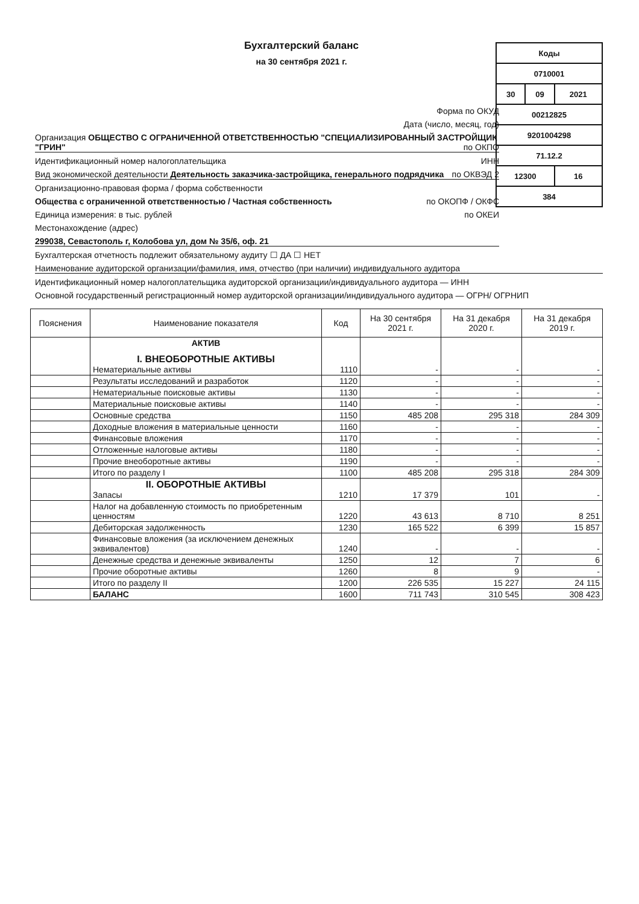Бухгалтерский баланс
на 30 сентября 2021 г.
| Коды | | |
| 0710001 | | |
| 30 | 09 | 2021 |
| 00212825 | | |
| 9201004298 | | |
| 71.12.2 | | |
| 12300 | | 16 |
| 384 | | |
Форма по ОКУД
Дата (число, месяц, год)
Организация ОБЩЕСТВО С ОГРАНИЧЕННОЙ ОТВЕТСТВЕННОСТЬЮ "СПЕЦИАЛИЗИРОВАННЫЙ ЗАСТРОЙЩИК "ГРИН" по ОКПО
Идентификационный номер налогоплательщика ИНН
Вид экономической деятельности Деятельность заказчика-застройщика, генерального подрядчика по ОКВЭД 2
Организационно-правовая форма / форма собственности
Общества с ограниченной ответственностью / Частная собственность по ОКОПФ / ОКФС
Единица измерения: в тыс. рублей по ОКЕИ
Местонахождение (адрес)
299038, Севастополь г, Колобова ул, дом № 35/6, оф. 21
Бухгалтерская отчетность подлежит обязательному аудиту ☐ ДА ☐ НЕТ
Наименование аудиторской организации/фамилия, имя, отчество (при наличии) индивидуального аудитора
Идентификационный номер налогоплательщика аудиторской организации/индивидуального аудитора — ИНН
Основной государственный регистрационный номер аудиторской организации/индивидуального аудитора — ОГРН/ ОГРНИП
| Пояснения | Наименование показателя | Код | На 30 сентября 2021 г. | На 31 декабря 2020 г. | На 31 декабря 2019 г. |
| --- | --- | --- | --- | --- | --- |
| | АКТИВ I. ВНЕОБОРОТНЫЕ АКТИВЫ Нематериальные активы | 1110 | - | - | - |
| | Результаты исследований и разработок | 1120 | - | - | - |
| | Нематериальные поисковые активы | 1130 | - | - | - |
| | Материальные поисковые активы | 1140 | - | - | - |
| | Основные средства | 1150 | 485 208 | 295 318 | 284 309 |
| | Доходные вложения в материальные ценности | 1160 | - | - | - |
| | Финансовые вложения | 1170 | - | - | - |
| | Отложенные налоговые активы | 1180 | - | - | - |
| | Прочие внеоборотные активы | 1190 | - | - | - |
| | Итого по разделу I | 1100 | 485 208 | 295 318 | 284 309 |
| | II. ОБОРОТНЫЕ АКТИВЫ Запасы | 1210 | 17 379 | 101 | - |
| | Налог на добавленную стоимость по приобретенным ценностям | 1220 | 43 613 | 8 710 | 8 251 |
| | Дебиторская задолженность | 1230 | 165 522 | 6 399 | 15 857 |
| | Финансовые вложения (за исключением денежных эквивалентов) | 1240 | - | - | - |
| | Денежные средства и денежные эквиваленты | 1250 | 12 | 7 | 6 |
| | Прочие оборотные активы | 1260 | 8 | 9 | - |
| | Итого по разделу II | 1200 | 226 535 | 15 227 | 24 115 |
| | БАЛАНС | 1600 | 711 743 | 310 545 | 308 423 |